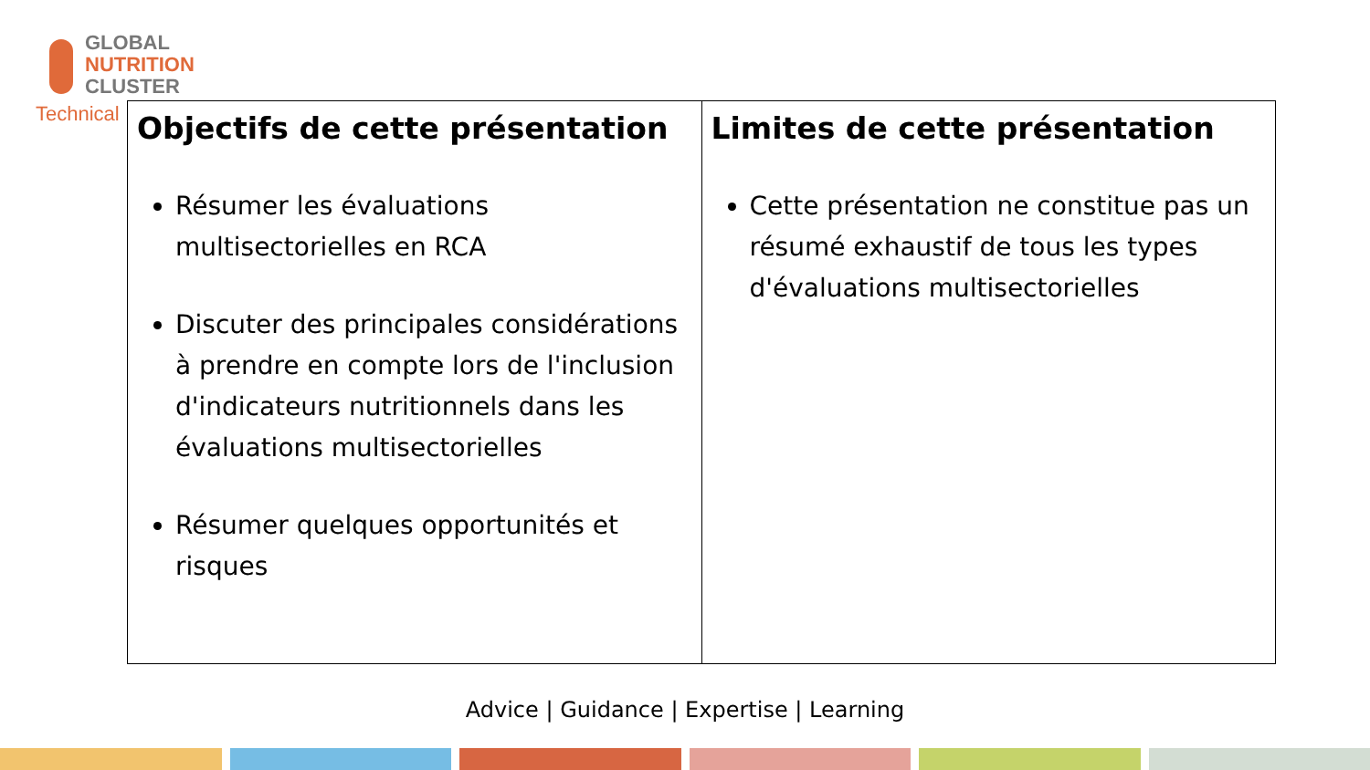GLOBAL
NUTRITION
CLUSTER
Technical
| Objectifs de cette présentation Résumer les évaluations multisectorielles en RCA Discuter des principales considérations à prendre en compte lors de l'inclusion d'indicateurs nutritionnels dans les évaluations multisectorielles Résumer quelques opportunités et risques | Limites de cette présentation Cette présentation ne constitue pas un résumé exhaustif de tous les types d'évaluations multisectorielles |
Advice | Guidance | Expertise | Learning